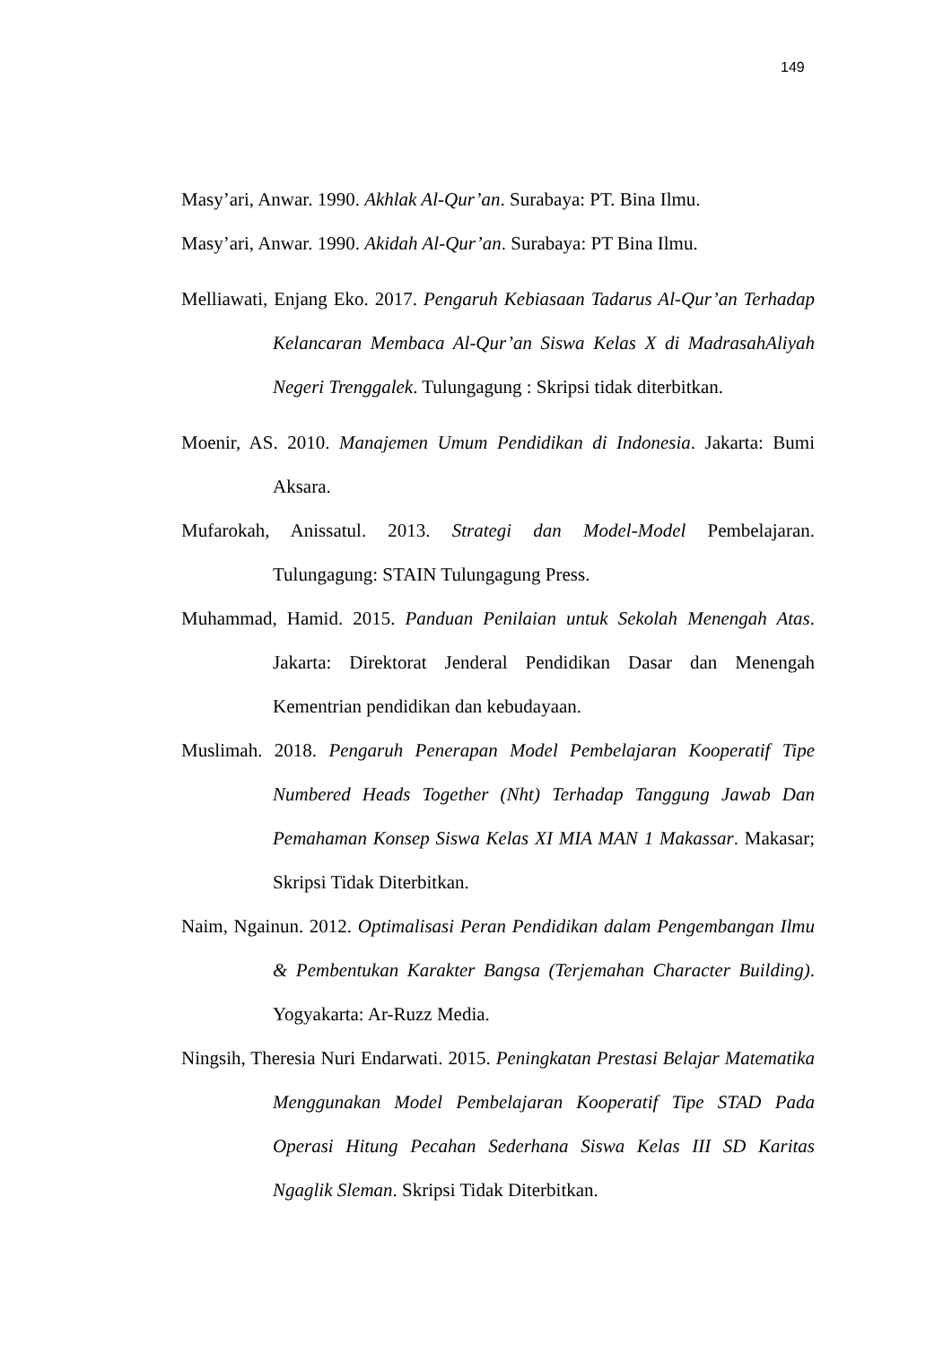149
Masy’ari, Anwar. 1990. Akhlak Al-Qur’an. Surabaya: PT. Bina Ilmu.
Masy’ari, Anwar. 1990. Akidah Al-Qur’an. Surabaya: PT Bina Ilmu.
Melliawati, Enjang Eko. 2017. Pengaruh Kebiasaan Tadarus Al-Qur’an Terhadap Kelancaran Membaca Al-Qur’an Siswa Kelas X di MadrasahAliyah Negeri Trenggalek. Tulungagung : Skripsi tidak diterbitkan.
Moenir, AS. 2010. Manajemen Umum Pendidikan di Indonesia. Jakarta: Bumi Aksara.
Mufarokah, Anissatul. 2013. Strategi dan Model-Model Pembelajaran. Tulungagung: STAIN Tulungagung Press.
Muhammad, Hamid. 2015. Panduan Penilaian untuk Sekolah Menengah Atas. Jakarta: Direktorat Jenderal Pendidikan Dasar dan Menengah Kementrian pendidikan dan kebudayaan.
Muslimah. 2018. Pengaruh Penerapan Model Pembelajaran Kooperatif Tipe Numbered Heads Together (Nht) Terhadap Tanggung Jawab Dan Pemahaman Konsep Siswa Kelas XI MIA MAN 1 Makassar. Makasar; Skripsi Tidak Diterbitkan.
Naim, Ngainun. 2012. Optimalisasi Peran Pendidikan dalam Pengembangan Ilmu & Pembentukan Karakter Bangsa (Terjemahan Character Building). Yogyakarta: Ar-Ruzz Media.
Ningsih, Theresia Nuri Endarwati. 2015. Peningkatan Prestasi Belajar Matematika Menggunakan Model Pembelajaran Kooperatif Tipe STAD Pada Operasi Hitung Pecahan Sederhana Siswa Kelas III SD Karitas Ngaglik Sleman. Skripsi Tidak Diterbitkan.